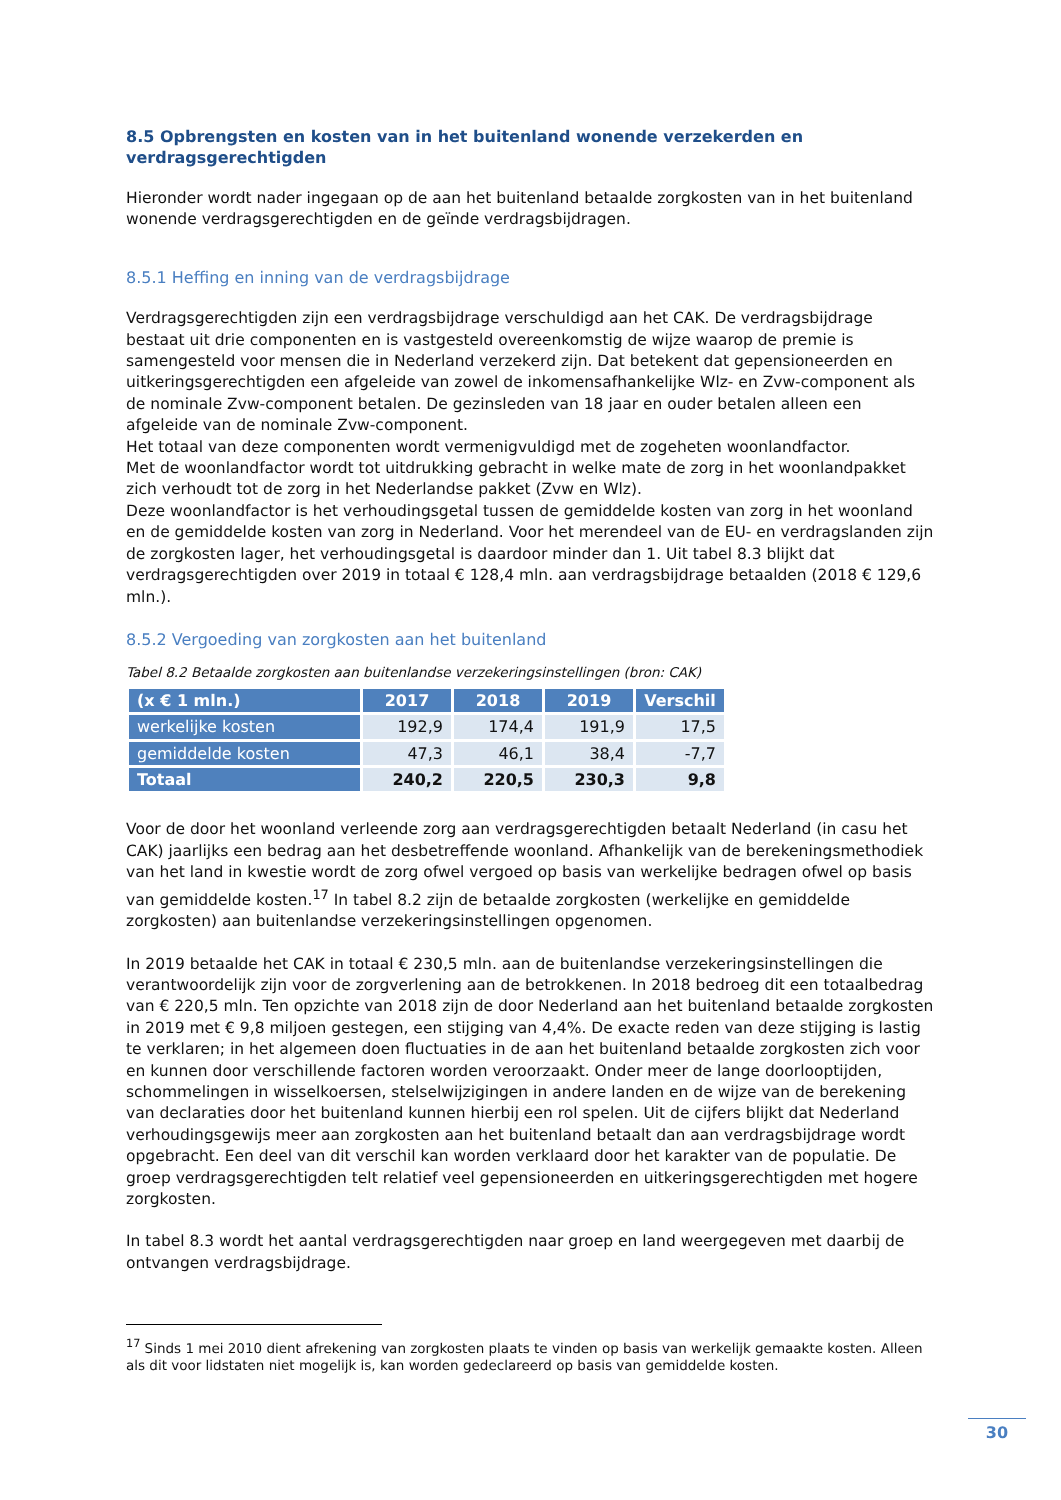8.5 Opbrengsten en kosten van in het buitenland wonende verzekerden en verdragsgerechtigden
Hieronder wordt nader ingegaan op de aan het buitenland betaalde zorgkosten van in het buitenland wonende verdragsgerechtigden en de geïnde verdragsbijdragen.
8.5.1 Heffing en inning van de verdragsbijdrage
Verdragsgerechtigden zijn een verdragsbijdrage verschuldigd aan het CAK. De verdragsbijdrage bestaat uit drie componenten en is vastgesteld overeenkomstig de wijze waarop de premie is samengesteld voor mensen die in Nederland verzekerd zijn. Dat betekent dat gepensioneerden en uitkeringsgerechtigden een afgeleide van zowel de inkomensafhankelijke Wlz- en Zvw-component als de nominale Zvw-component betalen. De gezinsleden van 18 jaar en ouder betalen alleen een afgeleide van de nominale Zvw-component.
Het totaal van deze componenten wordt vermenigvuldigd met de zogeheten woonlandfactor.
Met de woonlandfactor wordt tot uitdrukking gebracht in welke mate de zorg in het woonlandpakket zich verhoudt tot de zorg in het Nederlandse pakket (Zvw en Wlz).
Deze woonlandfactor is het verhoudingsgetal tussen de gemiddelde kosten van zorg in het woonland en de gemiddelde kosten van zorg in Nederland. Voor het merendeel van de EU- en verdragslanden zijn de zorgkosten lager, het verhoudingsgetal is daardoor minder dan 1. Uit tabel 8.3 blijkt dat verdragsgerechtigden over 2019 in totaal € 128,4 mln. aan verdragsbijdrage betaalden (2018 € 129,6 mln.).
8.5.2 Vergoeding van zorgkosten aan het buitenland
Tabel 8.2 Betaalde zorgkosten aan buitenlandse verzekeringsinstellingen (bron: CAK)
| (x € 1 mln.) | 2017 | 2018 | 2019 | Verschil |
| --- | --- | --- | --- | --- |
| werkelijke kosten | 192,9 | 174,4 | 191,9 | 17,5 |
| gemiddelde kosten | 47,3 | 46,1 | 38,4 | -7,7 |
| Totaal | 240,2 | 220,5 | 230,3 | 9,8 |
Voor de door het woonland verleende zorg aan verdragsgerechtigden betaalt Nederland (in casu het CAK) jaarlijks een bedrag aan het desbetreffende woonland. Afhankelijk van de berekeningsmethodiek van het land in kwestie wordt de zorg ofwel vergoed op basis van werkelijke bedragen ofwel op basis van gemiddelde kosten.<sup>17</sup> In tabel 8.2 zijn de betaalde zorgkosten (werkelijke en gemiddelde zorgkosten) aan buitenlandse verzekeringsinstellingen opgenomen.
In 2019 betaalde het CAK in totaal € 230,5 mln. aan de buitenlandse verzekeringsinstellingen die verantwoordelijk zijn voor de zorgverlening aan de betrokkenen. In 2018 bedroeg dit een totaalbedrag van € 220,5 mln. Ten opzichte van 2018 zijn de door Nederland aan het buitenland betaalde zorgkosten in 2019 met € 9,8 miljoen gestegen, een stijging van 4,4%. De exacte reden van deze stijging is lastig te verklaren; in het algemeen doen fluctuaties in de aan het buitenland betaalde zorgkosten zich voor en kunnen door verschillende factoren worden veroorzaakt. Onder meer de lange doorlooptijden, schommelingen in wisselkoersen, stelselwijzigingen in andere landen en de wijze van de berekening van declaraties door het buitenland kunnen hierbij een rol spelen. Uit de cijfers blijkt dat Nederland verhoudingsgewijs meer aan zorgkosten aan het buitenland betaalt dan aan verdragsbijdrage wordt opgebracht. Een deel van dit verschil kan worden verklaard door het karakter van de populatie. De groep verdragsgerechtigden telt relatief veel gepensioneerden en uitkeringsgerechtigden met hogere zorgkosten.
In tabel 8.3 wordt het aantal verdragsgerechtigden naar groep en land weergegeven met daarbij de ontvangen verdragsbijdrage.
<sup>17</sup> Sinds 1 mei 2010 dient afrekening van zorgkosten plaats te vinden op basis van werkelijk gemaakte kosten. Alleen als dit voor lidstaten niet mogelijk is, kan worden gedeclareerd op basis van gemiddelde kosten.
30